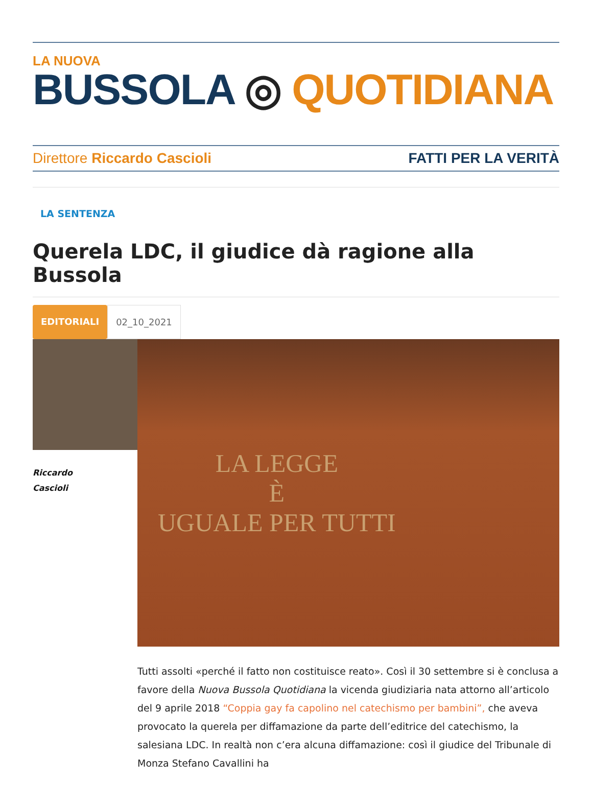LA NUOVA
BUSSOLA ◎ QUOTIDIANA
Direttore Riccardo Cascioli FATTI PER LA VERITÀ
LA SENTENZA
Querela LDC, il giudice dà ragione alla Bussola
EDITORIALI 02_10_2021
Riccardo
Cascioli
LA LEGGE
È
UGUALE PER TUTTI
Tutti assolti «perché il fatto non costituisce reato». Così il 30 settembre si è conclusa a favore della Nuova Bussola Quotidiana la vicenda giudiziaria nata attorno all’articolo del 9 aprile 2018 “Coppia gay fa capolino nel catechismo per bambini”, che aveva provocato la querela per diffamazione da parte dell’editrice del catechismo, la salesiana LDC. In realtà non c’era alcuna diffamazione: così il giudice del Tribunale di Monza Stefano Cavallini ha